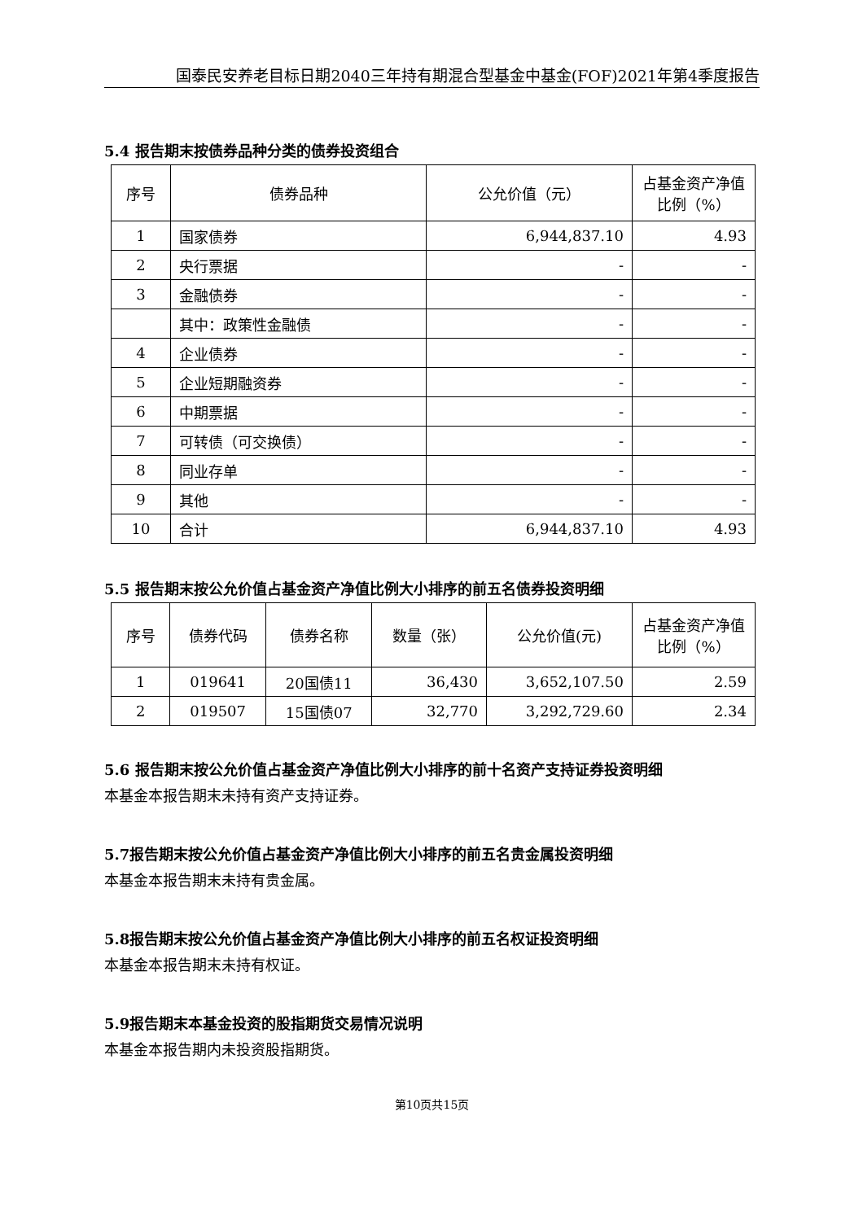国泰民安养老目标日期2040三年持有期混合型基金中基金(FOF)2021年第4季度报告
5.4 报告期末按债券品种分类的债券投资组合
| 序号 | 债券品种 | 公允价值（元） | 占基金资产净值比例（%） |
| --- | --- | --- | --- |
| 1 | 国家债券 | 6,944,837.10 | 4.93 |
| 2 | 央行票据 | - | - |
| 3 | 金融债券 | - | - |
| | 其中：政策性金融债 | - | - |
| 4 | 企业债券 | - | - |
| 5 | 企业短期融资券 | - | - |
| 6 | 中期票据 | - | - |
| 7 | 可转债（可交换债） | - | - |
| 8 | 同业存单 | - | - |
| 9 | 其他 | - | - |
| 10 | 合计 | 6,944,837.10 | 4.93 |
5.5 报告期末按公允价值占基金资产净值比例大小排序的前五名债券投资明细
| 序号 | 债券代码 | 债券名称 | 数量（张） | 公允价值(元) | 占基金资产净值比例（%） |
| --- | --- | --- | --- | --- | --- |
| 1 | 019641 | 20国债11 | 36,430 | 3,652,107.50 | 2.59 |
| 2 | 019507 | 15国债07 | 32,770 | 3,292,729.60 | 2.34 |
5.6 报告期末按公允价值占基金资产净值比例大小排序的前十名资产支持证券投资明细
本基金本报告期末未持有资产支持证券。
5.7报告期末按公允价值占基金资产净值比例大小排序的前五名贵金属投资明细
本基金本报告期末未持有贵金属。
5.8报告期末按公允价值占基金资产净值比例大小排序的前五名权证投资明细
本基金本报告期末未持有权证。
5.9报告期末本基金投资的股指期货交易情况说明
本基金本报告期内未投资股指期货。
第10页共15页